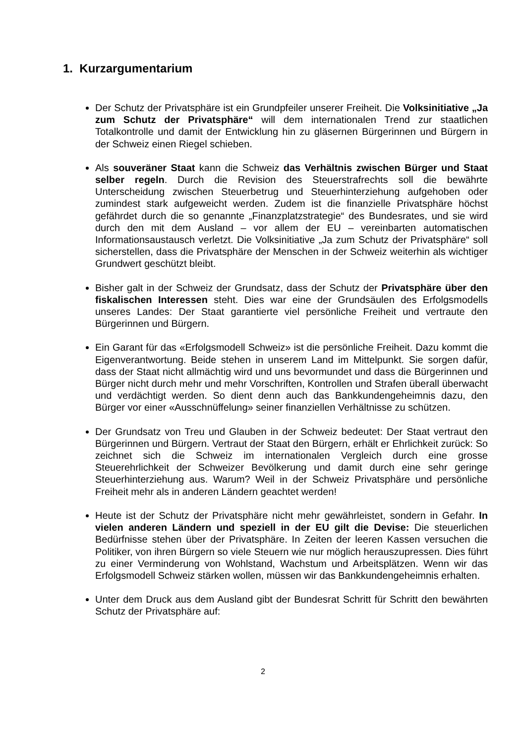1. Kurzargumentarium
Der Schutz der Privatsphäre ist ein Grundpfeiler unserer Freiheit. Die Volks­initiative „Ja zum Schutz der Privatsphäre“ will dem internationalen Trend zur staatlichen Totalkontrolle und damit der Entwicklung hin zu gläsernen Bür­gerinnen und Bürgern in der Schweiz einen Riegel schieben.
Als souveräner Staat kann die Schweiz das Verhältnis zwischen Bürger und Staat selber regeln. Durch die Revision des Steuerstrafrechts soll die bewährte Unterscheidung zwischen Steuerbetrug und Steuerhinterziehung aufgehoben oder zumindest stark aufgeweicht werden. Zudem ist die finanzi­elle Privatsphäre höchst gefährdet durch die so genannte „Finanzplatzstrate­gie“ des Bundesrates, und sie wird durch den mit dem Ausland – vor allem der EU – vereinbarten automatischen Informationsaustausch verletzt. Die Volksini­tiative „Ja zum Schutz der Privatsphäre“ soll sicherstellen, dass die Pri­vatsphäre der Menschen in der Schweiz weiterhin als wichtiger Grundwert ge­schützt bleibt.
Bisher galt in der Schweiz der Grundsatz, dass der Schutz der Privatsphäre über den fiskalischen Interessen steht. Dies war eine der Grundsäulen des Erfolgsmodells unseres Landes: Der Staat garantierte viel persönliche Freiheit und vertraute den Bürgerinnen und Bürgern.
Ein Garant für das «Erfolgsmodell Schweiz» ist die persönliche Freiheit. Dazu kommt die Eigenverantwortung. Beide stehen in unserem Land im Mittelpunkt. Sie sorgen dafür, dass der Staat nicht allmächtig wird und uns bevormundet und dass die Bürgerinnen und Bürger nicht durch mehr und mehr Vorschriften, Kontrollen und Strafen überall überwacht und verdächtigt werden. So dient denn auch das Bankkundengeheimnis dazu, den Bürger vor einer «Aus­schnüffelung» seiner finanziellen Verhältnisse zu schützen.
Der Grundsatz von Treu und Glauben in der Schweiz bedeutet: Der Staat ver­traut den Bürgerinnen und Bürgern. Vertraut der Staat den Bürgern, erhält er Ehrlichkeit zurück: So zeichnet sich die Schweiz im internationalen Vergleich durch eine grosse Steuerehrlichkeit der Schweizer Bevölkerung und damit durch eine sehr geringe Steuerhinterziehung aus. Warum? Weil in der Schweiz Privatsphäre und persönliche Freiheit mehr als in anderen Ländern geachtet werden!
Heute ist der Schutz der Privatsphäre nicht mehr gewährleistet, sondern in Gefahr. In vielen anderen Ländern und speziell in der EU gilt die Devise: Die steuerlichen Bedürfnisse stehen über der Privatsphäre. In Zeiten der lee­ren Kassen versuchen die Politiker, von ihren Bürgern so viele Steuern wie nur möglich herauszupressen. Dies führt zu einer Verminderung von Wohl­stand, Wachstum und Arbeitsplätzen. Wenn wir das Erfolgsmodell Schweiz stärken wollen, müssen wir das Bankkundengeheimnis erhalten.
Unter dem Druck aus dem Ausland gibt der Bundesrat Schritt für Schritt den bewährten Schutz der Privatsphäre auf:
2